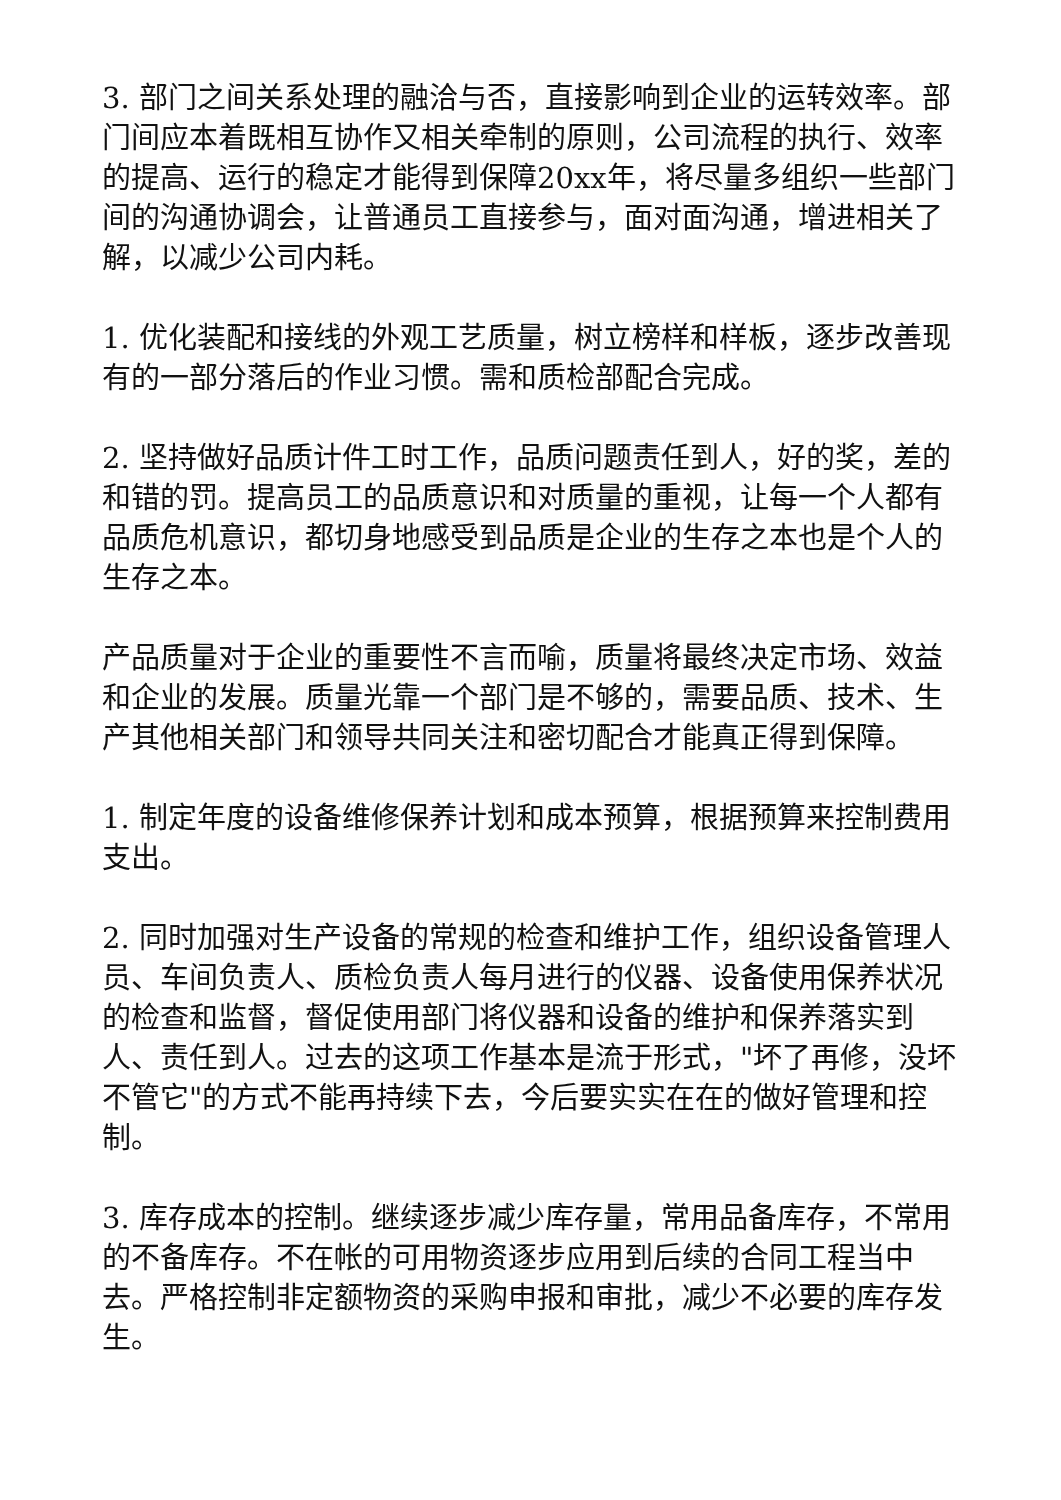3. 部门之间关系处理的融洽与否，直接影响到企业的运转效率。部门间应本着既相互协作又相关牵制的原则，公司流程的执行、效率的提高、运行的稳定才能得到保障20xx年，将尽量多组织一些部门间的沟通协调会，让普通员工直接参与，面对面沟通，增进相关了解，以减少公司内耗。
1. 优化装配和接线的外观工艺质量，树立榜样和样板，逐步改善现有的一部分落后的作业习惯。需和质检部配合完成。
2. 坚持做好品质计件工时工作，品质问题责任到人，好的奖，差的和错的罚。提高员工的品质意识和对质量的重视，让每一个人都有品质危机意识，都切身地感受到品质是企业的生存之本也是个人的生存之本。
产品质量对于企业的重要性不言而喻，质量将最终决定市场、效益和企业的发展。质量光靠一个部门是不够的，需要品质、技术、生产其他相关部门和领导共同关注和密切配合才能真正得到保障。
1. 制定年度的设备维修保养计划和成本预算，根据预算来控制费用支出。
2. 同时加强对生产设备的常规的检查和维护工作，组织设备管理人员、车间负责人、质检负责人每月进行的仪器、设备使用保养状况的检查和监督，督促使用部门将仪器和设备的维护和保养落实到人、责任到人。过去的这项工作基本是流于形式，"坏了再修，没坏不管它"的方式不能再持续下去，今后要实实在在的做好管理和控制。
3. 库存成本的控制。继续逐步减少库存量，常用品备库存，不常用的不备库存。不在帐的可用物资逐步应用到后续的合同工程当中去。严格控制非定额物资的采购申报和审批，减少不必要的库存发生。